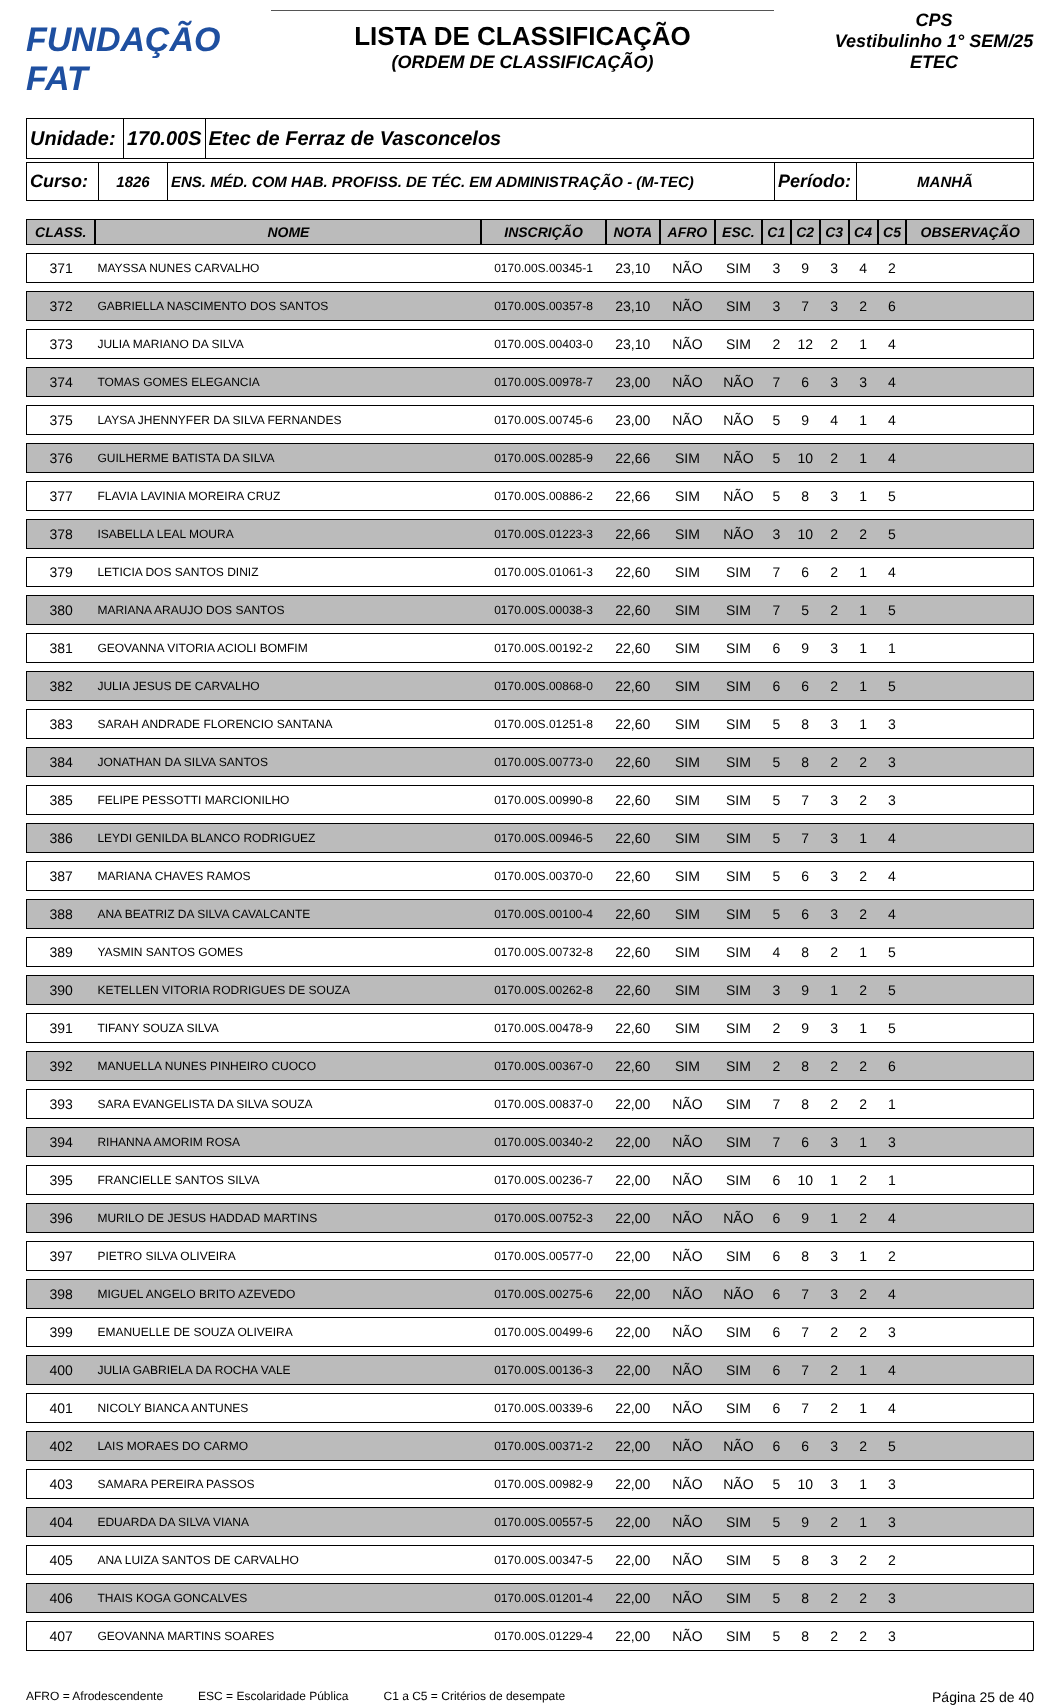FUNDAÇÃO FAT
LISTA DE CLASSIFICAÇÃO
(ORDEM DE CLASSIFICAÇÃO)
CPS
Vestibulinho 1° SEM/25
ETEC
Unidade:
170.00S Etec de Ferraz de Vasconcelos
Curso:
1826 ENS. MÉD. COM HAB. PROFISS. DE TÉC. EM ADMINISTRAÇÃO - (M-TEC)
Período:
MANHÃ
| CLASS. | NOME | INSCRIÇÃO | NOTA | AFRO | ESC. | C1 | C2 | C3 | C4 | C5 | OBSERVAÇÃO |
| --- | --- | --- | --- | --- | --- | --- | --- | --- | --- | --- | --- |
| 371 | MAYSSA NUNES CARVALHO | 0170.00S.00345-1 | 23,10 | NÃO | SIM | 3 | 9 | 3 | 4 | 2 | |
| 372 | GABRIELLA NASCIMENTO DOS SANTOS | 0170.00S.00357-8 | 23,10 | NÃO | SIM | 3 | 7 | 3 | 2 | 6 | |
| 373 | JULIA MARIANO DA SILVA | 0170.00S.00403-0 | 23,10 | NÃO | SIM | 2 | 12 | 2 | 1 | 4 | |
| 374 | TOMAS GOMES ELEGANCIA | 0170.00S.00978-7 | 23,00 | NÃO | NÃO | 7 | 6 | 3 | 3 | 4 | |
| 375 | LAYSA JHENNYFER DA SILVA FERNANDES | 0170.00S.00745-6 | 23,00 | NÃO | NÃO | 5 | 9 | 4 | 1 | 4 | |
| 376 | GUILHERME BATISTA DA SILVA | 0170.00S.00285-9 | 22,66 | SIM | NÃO | 5 | 10 | 2 | 1 | 4 | |
| 377 | FLAVIA LAVINIA MOREIRA CRUZ | 0170.00S.00886-2 | 22,66 | SIM | NÃO | 5 | 8 | 3 | 1 | 5 | |
| 378 | ISABELLA LEAL MOURA | 0170.00S.01223-3 | 22,66 | SIM | NÃO | 3 | 10 | 2 | 2 | 5 | |
| 379 | LETICIA DOS SANTOS DINIZ | 0170.00S.01061-3 | 22,60 | SIM | SIM | 7 | 6 | 2 | 1 | 4 | |
| 380 | MARIANA ARAUJO DOS SANTOS | 0170.00S.00038-3 | 22,60 | SIM | SIM | 7 | 5 | 2 | 1 | 5 | |
| 381 | GEOVANNA VITORIA ACIOLI BOMFIM | 0170.00S.00192-2 | 22,60 | SIM | SIM | 6 | 9 | 3 | 1 | 1 | |
| 382 | JULIA JESUS DE CARVALHO | 0170.00S.00868-0 | 22,60 | SIM | SIM | 6 | 6 | 2 | 1 | 5 | |
| 383 | SARAH ANDRADE FLORENCIO SANTANA | 0170.00S.01251-8 | 22,60 | SIM | SIM | 5 | 8 | 3 | 1 | 3 | |
| 384 | JONATHAN DA SILVA SANTOS | 0170.00S.00773-0 | 22,60 | SIM | SIM | 5 | 8 | 2 | 2 | 3 | |
| 385 | FELIPE PESSOTTI MARCIONILHO | 0170.00S.00990-8 | 22,60 | SIM | SIM | 5 | 7 | 3 | 2 | 3 | |
| 386 | LEYDI GENILDA BLANCO RODRIGUEZ | 0170.00S.00946-5 | 22,60 | SIM | SIM | 5 | 7 | 3 | 1 | 4 | |
| 387 | MARIANA CHAVES RAMOS | 0170.00S.00370-0 | 22,60 | SIM | SIM | 5 | 6 | 3 | 2 | 4 | |
| 388 | ANA BEATRIZ DA SILVA CAVALCANTE | 0170.00S.00100-4 | 22,60 | SIM | SIM | 5 | 6 | 3 | 2 | 4 | |
| 389 | YASMIN SANTOS GOMES | 0170.00S.00732-8 | 22,60 | SIM | SIM | 4 | 8 | 2 | 1 | 5 | |
| 390 | KETELLEN VITORIA RODRIGUES DE SOUZA | 0170.00S.00262-8 | 22,60 | SIM | SIM | 3 | 9 | 1 | 2 | 5 | |
| 391 | TIFANY SOUZA SILVA | 0170.00S.00478-9 | 22,60 | SIM | SIM | 2 | 9 | 3 | 1 | 5 | |
| 392 | MANUELLA NUNES PINHEIRO CUOCO | 0170.00S.00367-0 | 22,60 | SIM | SIM | 2 | 8 | 2 | 2 | 6 | |
| 393 | SARA EVANGELISTA DA SILVA SOUZA | 0170.00S.00837-0 | 22,00 | NÃO | SIM | 7 | 8 | 2 | 2 | 1 | |
| 394 | RIHANNA AMORIM ROSA | 0170.00S.00340-2 | 22,00 | NÃO | SIM | 7 | 6 | 3 | 1 | 3 | |
| 395 | FRANCIELLE SANTOS SILVA | 0170.00S.00236-7 | 22,00 | NÃO | SIM | 6 | 10 | 1 | 2 | 1 | |
| 396 | MURILO DE JESUS HADDAD MARTINS | 0170.00S.00752-3 | 22,00 | NÃO | NÃO | 6 | 9 | 1 | 2 | 4 | |
| 397 | PIETRO SILVA OLIVEIRA | 0170.00S.00577-0 | 22,00 | NÃO | SIM | 6 | 8 | 3 | 1 | 2 | |
| 398 | MIGUEL ANGELO BRITO AZEVEDO | 0170.00S.00275-6 | 22,00 | NÃO | NÃO | 6 | 7 | 3 | 2 | 4 | |
| 399 | EMANUELLE DE SOUZA OLIVEIRA | 0170.00S.00499-6 | 22,00 | NÃO | SIM | 6 | 7 | 2 | 2 | 3 | |
| 400 | JULIA GABRIELA DA ROCHA VALE | 0170.00S.00136-3 | 22,00 | NÃO | SIM | 6 | 7 | 2 | 1 | 4 | |
| 401 | NICOLY BIANCA ANTUNES | 0170.00S.00339-6 | 22,00 | NÃO | SIM | 6 | 7 | 2 | 1 | 4 | |
| 402 | LAIS MORAES DO CARMO | 0170.00S.00371-2 | 22,00 | NÃO | NÃO | 6 | 6 | 3 | 2 | 5 | |
| 403 | SAMARA PEREIRA PASSOS | 0170.00S.00982-9 | 22,00 | NÃO | NÃO | 5 | 10 | 3 | 1 | 3 | |
| 404 | EDUARDA DA SILVA VIANA | 0170.00S.00557-5 | 22,00 | NÃO | SIM | 5 | 9 | 2 | 1 | 3 | |
| 405 | ANA LUIZA SANTOS DE CARVALHO | 0170.00S.00347-5 | 22,00 | NÃO | SIM | 5 | 8 | 3 | 2 | 2 | |
| 406 | THAIS KOGA GONCALVES | 0170.00S.01201-4 | 22,00 | NÃO | SIM | 5 | 8 | 2 | 2 | 3 | |
| 407 | GEOVANNA MARTINS SOARES | 0170.00S.01229-4 | 22,00 | NÃO | SIM | 5 | 8 | 2 | 2 | 3 | |
AFRO = Afrodescendente ESC = Escolaridade Pública C1 a C5 = Critérios de desempate Página 25 de 40